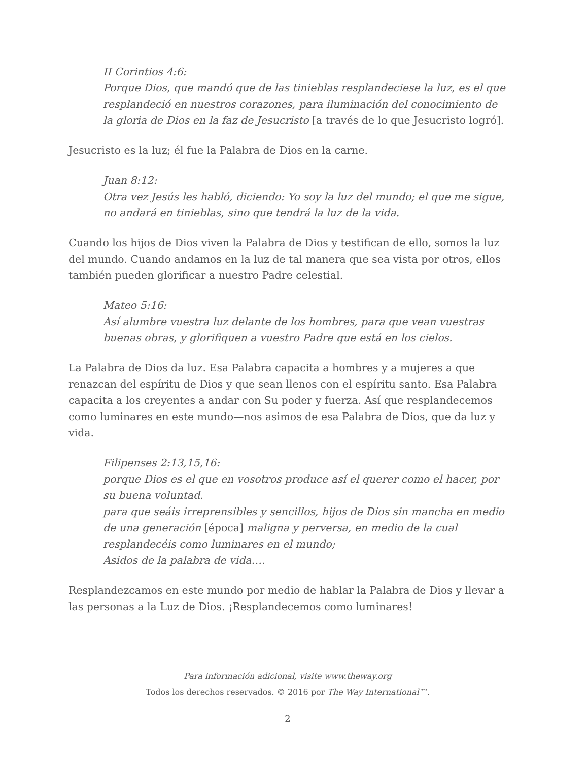II Corintios 4:6:
Porque Dios, que mandó que de las tinieblas resplandeciese la luz, es el que resplandeció en nuestros corazones, para iluminación del conocimiento de la gloria de Dios en la faz de Jesucristo [a través de lo que Jesucristo logró].
Jesucristo es la luz; él fue la Palabra de Dios en la carne.
Juan 8:12:
Otra vez Jesús les habló, diciendo: Yo soy la luz del mundo; el que me sigue, no andará en tinieblas, sino que tendrá la luz de la vida.
Cuando los hijos de Dios viven la Palabra de Dios y testifican de ello, somos la luz del mundo. Cuando andamos en la luz de tal manera que sea vista por otros, ellos también pueden glorificar a nuestro Padre celestial.
Mateo 5:16:
Así alumbre vuestra luz delante de los hombres, para que vean vuestras buenas obras, y glorifiquen a vuestro Padre que está en los cielos.
La Palabra de Dios da luz. Esa Palabra capacita a hombres y a mujeres a que renazcan del espíritu de Dios y que sean llenos con el espíritu santo. Esa Palabra capacita a los creyentes a andar con Su poder y fuerza. Así que resplandecemos como luminares en este mundo—nos asimos de esa Palabra de Dios, que da luz y vida.
Filipenses 2:13,15,16:
porque Dios es el que en vosotros produce así el querer como el hacer, por su buena voluntad.
para que seáis irreprensibles y sencillos, hijos de Dios sin mancha en medio de una generación [época] maligna y perversa, en medio de la cual resplandecéis como luminares en el mundo;
Asidos de la palabra de vida….
Resplandezcamos en este mundo por medio de hablar la Palabra de Dios y llevar a las personas a la Luz de Dios. ¡Resplandecemos como luminares!
Para información adicional, visite www.theway.org
Todos los derechos reservados. © 2016 por The Way International™.
2